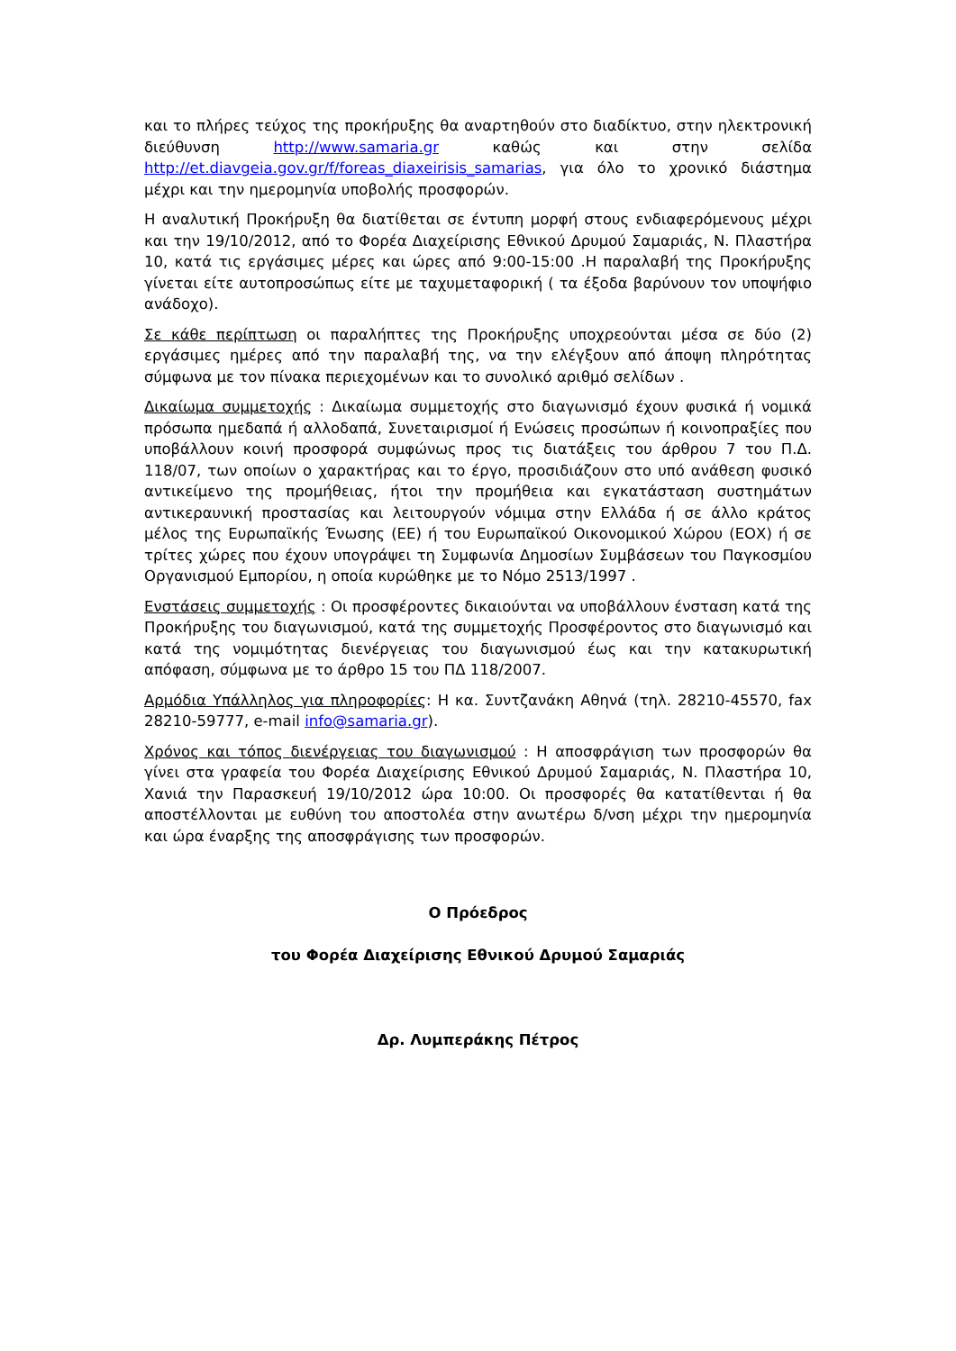και το πλήρες τεύχος της προκήρυξης θα αναρτηθούν στο διαδίκτυο, στην ηλεκτρονική διεύθυνση http://www.samaria.gr καθώς και στην σελίδα http://et.diavgeia.gov.gr/f/foreas_diaxeirisis_samarias, για όλο το χρονικό διάστημα μέχρι και την ημερομηνία υποβολής προσφορών.
Η αναλυτική Προκήρυξη θα διατίθεται σε έντυπη μορφή στους ενδιαφερόμενους μέχρι και την 19/10/2012, από το Φορέα Διαχείρισης Εθνικού Δρυμού Σαμαριάς, Ν. Πλαστήρα 10, κατά τις εργάσιμες μέρες και ώρες από 9:00-15:00 .Η παραλαβή της Προκήρυξης γίνεται είτε αυτοπροσώπως είτε με ταχυμεταφορική ( τα έξοδα βαρύνουν τον υποψήφιο ανάδοχο).
Σε κάθε περίπτωση οι παραλήπτες της Προκήρυξης υποχρεούνται μέσα σε δύο (2) εργάσιμες ημέρες από την παραλαβή της, να την ελέγξουν από άποψη πληρότητας σύμφωνα με τον πίνακα περιεχομένων και το συνολικό αριθμό σελίδων .
Δικαίωμα συμμετοχής : Δικαίωμα συμμετοχής στο διαγωνισμό έχουν φυσικά ή νομικά πρόσωπα ημεδαπά ή αλλοδαπά, Συνεταιρισμοί ή Ενώσεις προσώπων ή κοινοπραξίες που υποβάλλουν κοινή προσφορά συμφώνως προς τις διατάξεις του άρθρου 7 του Π.Δ. 118/07, των οποίων ο χαρακτήρας και το έργο, προσιδιάζουν στο υπό ανάθεση φυσικό αντικείμενο της προμήθειας, ήτοι την προμήθεια και εγκατάσταση συστημάτων αντικεραυνική προστασίας και λειτουργούν νόμιμα στην Ελλάδα ή σε άλλο κράτος μέλος της Ευρωπαϊκής Ένωσης (ΕΕ) ή του Ευρωπαϊκού Οικονομικού Χώρου (ΕΟΧ) ή σε τρίτες χώρες που έχουν υπογράψει τη Συμφωνία Δημοσίων Συμβάσεων του Παγκοσμίου Οργανισμού Εμπορίου, η οποία κυρώθηκε με το Νόμο 2513/1997 .
Ενστάσεις συμμετοχής : Οι προσφέροντες δικαιούνται να υποβάλλουν ένσταση κατά της Προκήρυξης του διαγωνισμού, κατά της συμμετοχής Προσφέροντος στο διαγωνισμό και κατά της νομιμότητας διενέργειας του διαγωνισμού έως και την κατακυρωτική απόφαση, σύμφωνα με το άρθρο 15 του ΠΔ 118/2007.
Αρμόδια Υπάλληλος για πληροφορίες: Η κα. Συντζανάκη Αθηνά (τηλ. 28210-45570, fax 28210-59777, e-mail info@samaria.gr).
Χρόνος και τόπος διενέργειας του διαγωνισμού : Η αποσφράγιση των προσφορών θα γίνει στα γραφεία του Φορέα Διαχείρισης Εθνικού Δρυμού Σαμαριάς, Ν. Πλαστήρα 10, Χανιά την Παρασκευή 19/10/2012 ώρα 10:00. Οι προσφορές θα κατατίθενται ή θα αποστέλλονται με ευθύνη του αποστολέα στην ανωτέρω δ/νση μέχρι την ημερομηνία και ώρα έναρξης της αποσφράγισης των προσφορών.
Ο Πρόεδρος
του Φορέα Διαχείρισης Εθνικού Δρυμού Σαμαριάς
Δρ. Λυμπεράκης Πέτρος